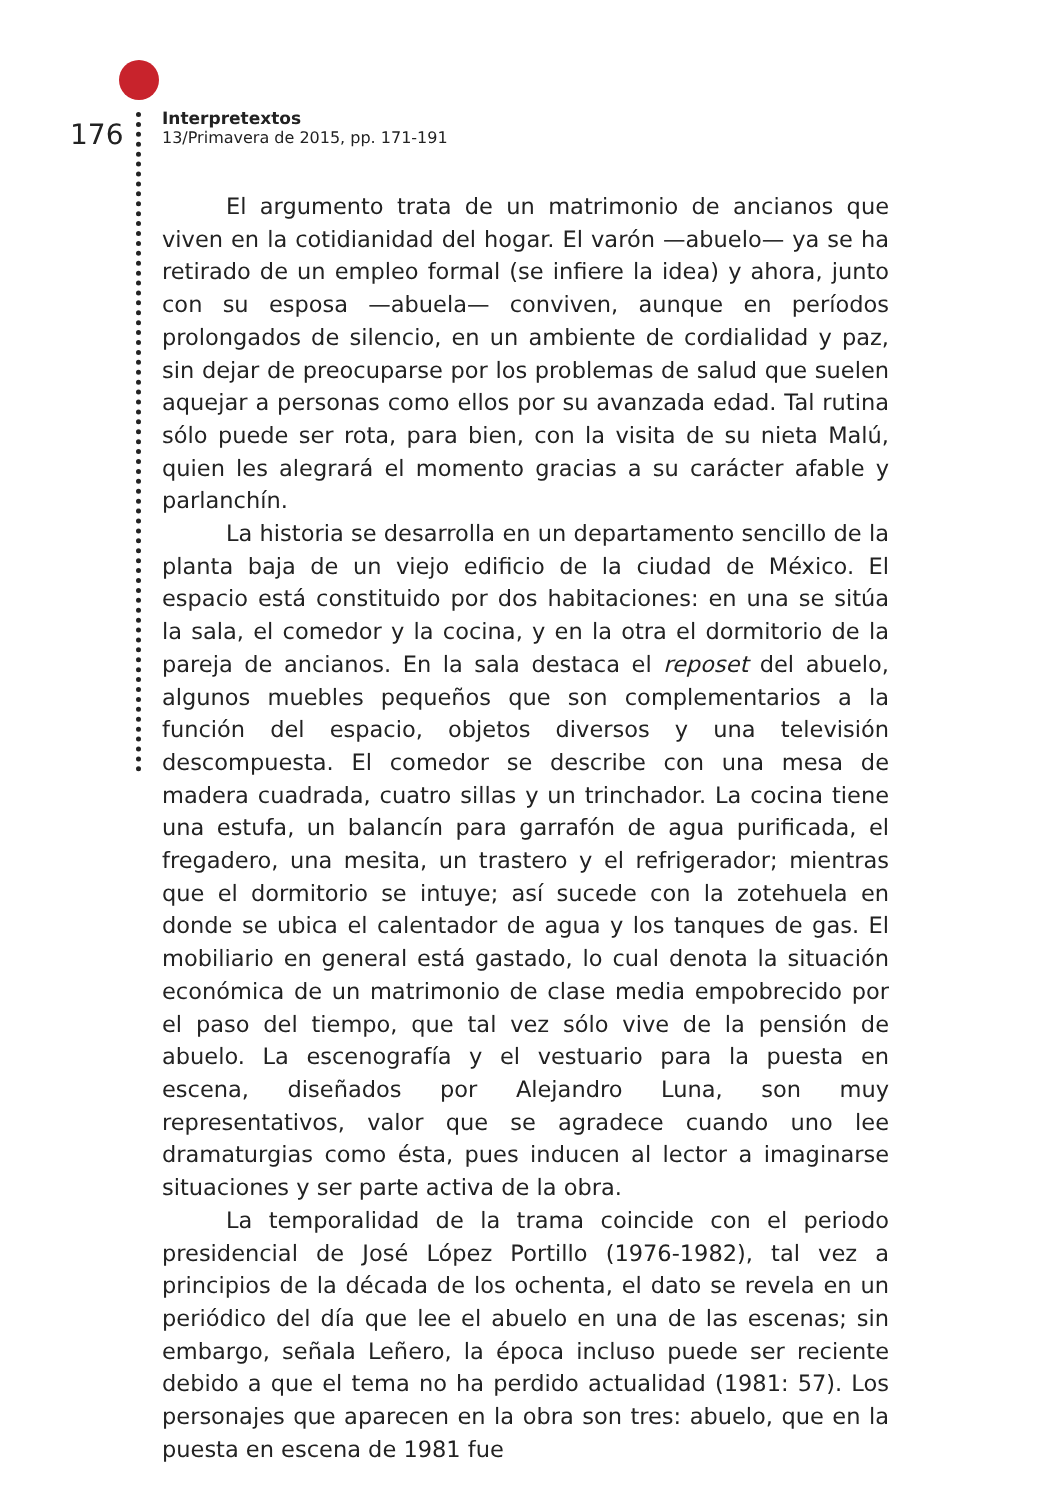176
Interpretextos
13/Primavera de 2015, pp. 171-191
El argumento trata de un matrimonio de ancianos que viven en la cotidianidad del hogar. El varón —abuelo— ya se ha retirado de un empleo formal (se infiere la idea) y ahora, junto con su esposa —abuela— conviven, aunque en períodos prolongados de silencio, en un ambiente de cordialidad y paz, sin dejar de preocuparse por los problemas de salud que suelen aquejar a personas como ellos por su avanzada edad. Tal rutina sólo puede ser rota, para bien, con la visita de su nieta Malú, quien les alegrará el momento gracias a su carácter afable y parlanchín.
La historia se desarrolla en un departamento sencillo de la planta baja de un viejo edificio de la ciudad de México. El espacio está constituido por dos habitaciones: en una se sitúa la sala, el comedor y la cocina, y en la otra el dormitorio de la pareja de ancianos. En la sala destaca el reposet del abuelo, algunos muebles pequeños que son complementarios a la función del espacio, objetos diversos y una televisión descompuesta. El comedor se describe con una mesa de madera cuadrada, cuatro sillas y un trinchador. La cocina tiene una estufa, un balancín para garrafón de agua purificada, el fregadero, una mesita, un trastero y el refrigerador; mientras que el dormitorio se intuye; así sucede con la zotehuela en donde se ubica el calentador de agua y los tanques de gas. El mobiliario en general está gastado, lo cual denota la situación económica de un matrimonio de clase media empobrecido por el paso del tiempo, que tal vez sólo vive de la pensión de abuelo. La escenografía y el vestuario para la puesta en escena, diseñados por Alejandro Luna, son muy representativos, valor que se agradece cuando uno lee dramaturgias como ésta, pues inducen al lector a imaginarse situaciones y ser parte activa de la obra.
La temporalidad de la trama coincide con el periodo presidencial de José López Portillo (1976-1982), tal vez a principios de la década de los ochenta, el dato se revela en un periódico del día que lee el abuelo en una de las escenas; sin embargo, señala Leñero, la época incluso puede ser reciente debido a que el tema no ha perdido actualidad (1981: 57). Los personajes que aparecen en la obra son tres: abuelo, que en la puesta en escena de 1981 fue